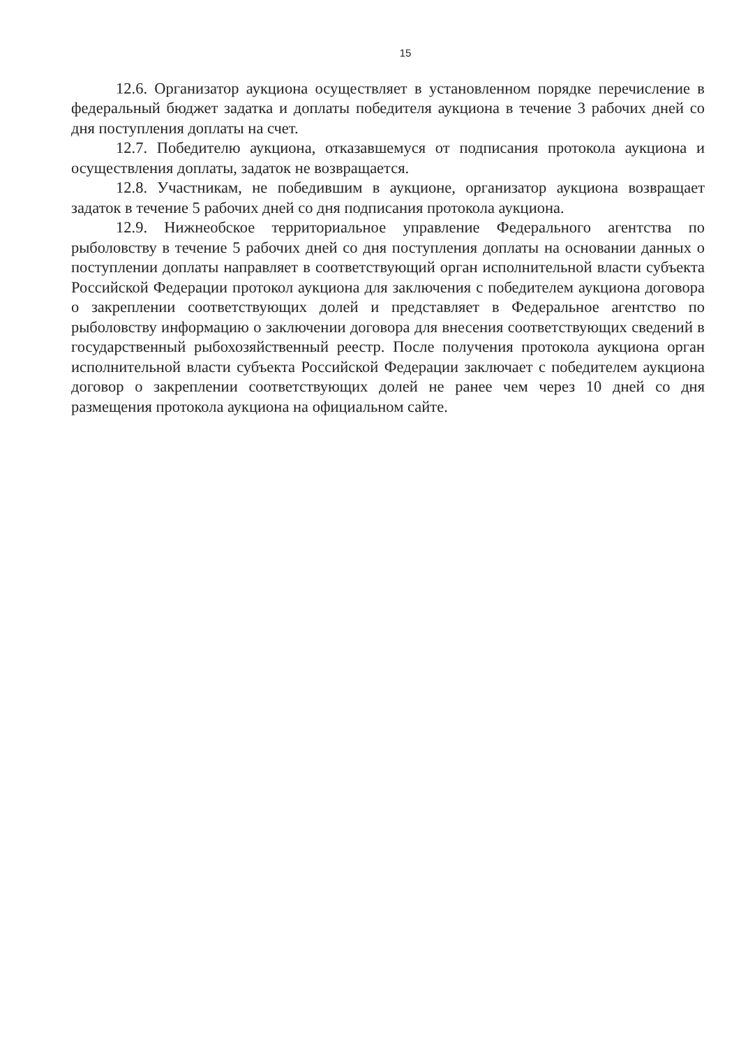15
12.6. Организатор аукциона осуществляет в установленном порядке перечисление в федеральный бюджет задатка и доплаты победителя аукциона в течение 3 рабочих дней со дня поступления доплаты на счет.
12.7. Победителю аукциона, отказавшемуся от подписания протокола аукциона и осуществления доплаты, задаток не возвращается.
12.8. Участникам, не победившим в аукционе, организатор аукциона возвращает задаток в течение 5 рабочих дней со дня подписания протокола аукциона.
12.9. Нижнеобское территориальное управление Федерального агентства по рыболовству в течение 5 рабочих дней со дня поступления доплаты на основании данных о поступлении доплаты направляет в соответствующий орган исполнительной власти субъекта Российской Федерации протокол аукциона для заключения с победителем аукциона договора о закреплении соответствующих долей и представляет в Федеральное агентство по рыболовству информацию о заключении договора для внесения соответствующих сведений в государственный рыбохозяйственный реестр. После получения протокола аукциона орган исполнительной власти субъекта Российской Федерации заключает с победителем аукциона договор о закреплении соответствующих долей не ранее чем через 10 дней со дня размещения протокола аукциона на официальном сайте.